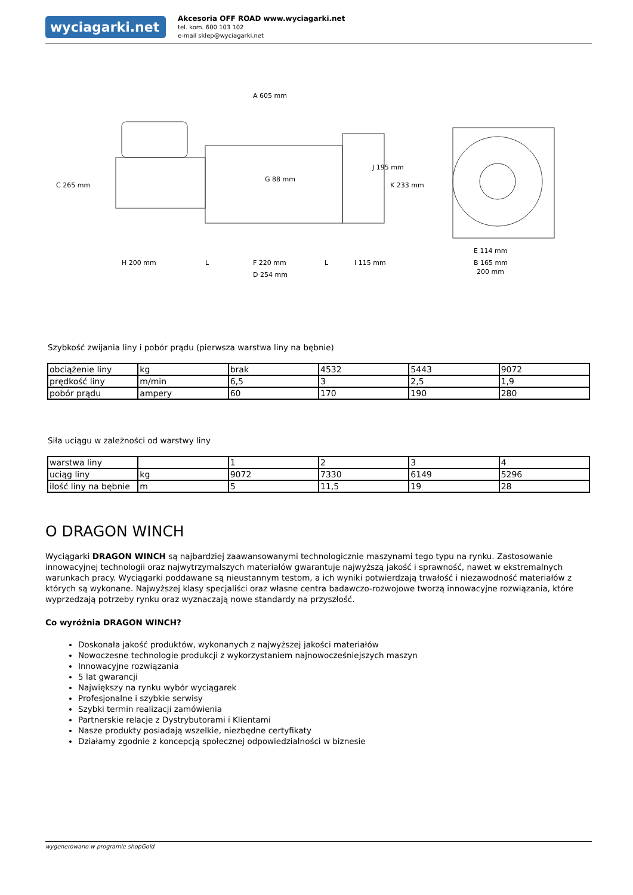wyciagarki.net
Akcesoria OFF ROAD www.wyciagarki.net
tel. kom. 600 103 102
e-mail sklep@wyciagarki.net
A 605 mm
C 265 mm
G 88 mm
J 195 mm
K 233 mm
H 200 mm
L
F 220 mm
D 254 mm
L
I 115 mm
E 114 mm
B 165 mm
200 mm
Szybkość zwijania liny i pobór prądu (pierwsza warstwa liny na bębnie)
| obciążenie liny | kg | brak | 4532 | 5443 | 9072 |
| prędkość liny | m/min | 6,5 | 3 | 2,5 | 1,9 |
| pobór prądu | ampery | 60 | 170 | 190 | 280 |
Siła uciągu w zależności od warstwy liny
| warstwa liny | | 1 | 2 | 3 | 4 |
| uciąg liny | kg | 9072 | 7330 | 6149 | 5296 |
| ilość liny na bębnie | m | 5 | 11,5 | 19 | 28 |
O DRAGON WINCH
Wyciągarki DRAGON WINCH są najbardziej zaawansowanymi technologicznie maszynami tego typu na rynku. Zastosowanie innowacyjnej technologii oraz najwytrzymalszych materiałów gwarantuje najwyższą jakość i sprawność, nawet w ekstremalnych warunkach pracy. Wyciągarki poddawane są nieustannym testom, a ich wyniki potwierdzają trwałość i niezawodność materiałów z których są wykonane. Najwyższej klasy specjaliści oraz własne centra badawczo-rozwojowe tworzą innowacyjne rozwiązania, które wyprzedzają potrzeby rynku oraz wyznaczają nowe standardy na przyszłość.
Co wyróżnia DRAGON WINCH?
Doskonała jakość produktów, wykonanych z najwyższej jakości materiałów
Nowoczesne technologie produkcji z wykorzystaniem najnowocześniejszych maszyn
Innowacyjne rozwiązania
5 lat gwarancji
Największy na rynku wybór wyciągarek
Profesjonalne i szybkie serwisy
Szybki termin realizacji zamówienia
Partnerskie relacje z Dystrybutorami i Klientami
Nasze produkty posiadają wszelkie, niezbędne certyfikaty
Działamy zgodnie z koncepcją społecznej odpowiedzialności w biznesie
wygenerowano w programie shopGold